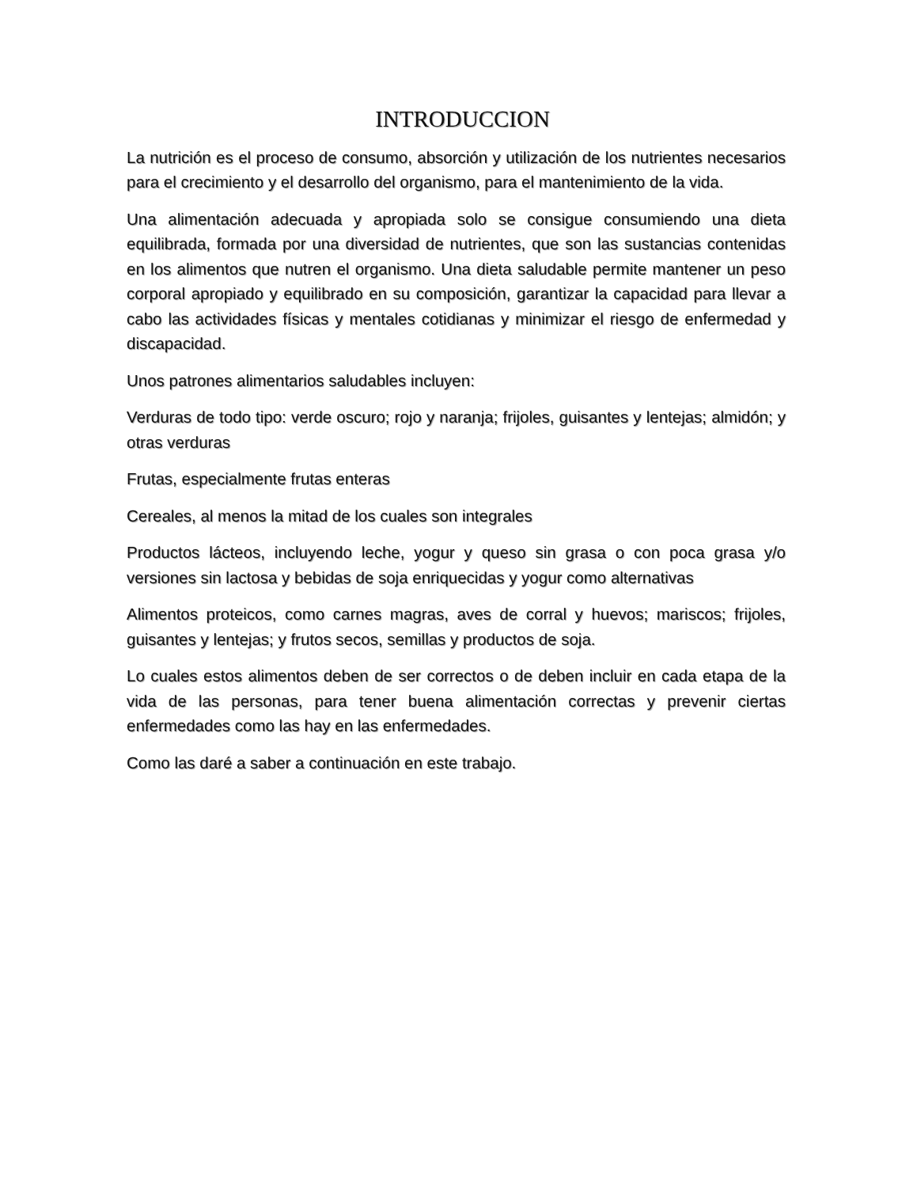INTRODUCCION
La nutrición es el proceso de consumo, absorción y utilización de los nutrientes necesarios para el crecimiento y el desarrollo del organismo, para el mantenimiento de la vida.
Una alimentación adecuada y apropiada solo se consigue consumiendo una dieta equilibrada, formada por una diversidad de nutrientes, que son las sustancias contenidas en los alimentos que nutren el organismo. Una dieta saludable permite mantener un peso corporal apropiado y equilibrado en su composición, garantizar la capacidad para llevar a cabo las actividades físicas y mentales cotidianas y minimizar el riesgo de enfermedad y discapacidad.
Unos patrones alimentarios saludables incluyen:
Verduras de todo tipo: verde oscuro; rojo y naranja; frijoles, guisantes y lentejas; almidón; y otras verduras
Frutas, especialmente frutas enteras
Cereales, al menos la mitad de los cuales son integrales
Productos lácteos, incluyendo leche, yogur y queso sin grasa o con poca grasa y/o versiones sin lactosa y bebidas de soja enriquecidas y yogur como alternativas
Alimentos proteicos, como carnes magras, aves de corral y huevos; mariscos; frijoles, guisantes y lentejas; y frutos secos, semillas y productos de soja.
Lo cuales estos alimentos deben de ser correctos o de deben incluir en cada etapa de la vida de las personas, para tener buena alimentación correctas y prevenir ciertas enfermedades como las hay en las enfermedades.
Como las daré a saber a continuación en este trabajo.